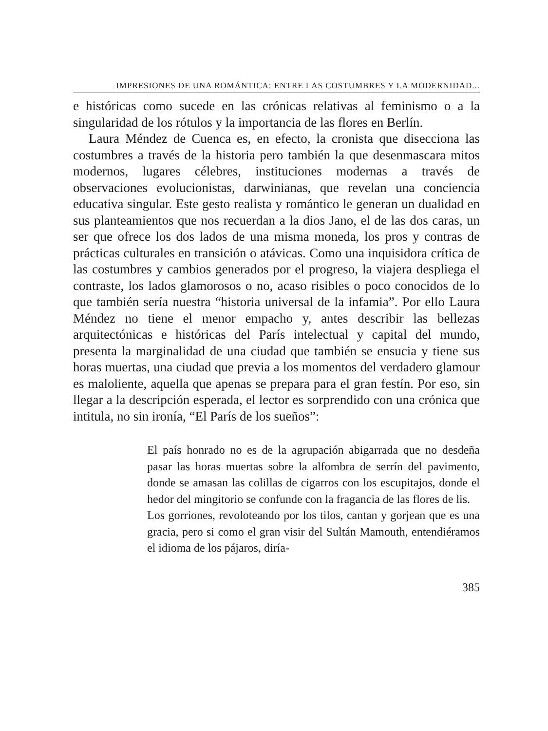IMPRESIONES DE UNA ROMÁNTICA: ENTRE LAS COSTUMBRES Y LA MODERNIDAD...
e históricas como sucede en las crónicas relativas al feminismo o a la singularidad de los rótulos y la importancia de las flores en Berlín.
Laura Méndez de Cuenca es, en efecto, la cronista que disecciona las costumbres a través de la historia pero también la que desenmascara mitos modernos, lugares célebres, instituciones modernas a través de observaciones evolucionistas, darwinianas, que revelan una conciencia educativa singular. Este gesto realista y romántico le generan un dualidad en sus planteamientos que nos recuerdan a la dios Jano, el de las dos caras, un ser que ofrece los dos lados de una misma moneda, los pros y contras de prácticas culturales en transición o atávicas. Como una inquisidora crítica de las costumbres y cambios generados por el progreso, la viajera despliega el contraste, los lados glamorosos o no, acaso risibles o poco conocidos de lo que también sería nuestra “historia universal de la infamia”. Por ello Laura Méndez no tiene el menor empacho y, antes describir las bellezas arquitectónicas e históricas del París intelectual y capital del mundo, presenta la marginalidad de una ciudad que también se ensucia y tiene sus horas muertas, una ciudad que previa a los momentos del verdadero glamour es maloliente, aquella que apenas se prepara para el gran festín. Por eso, sin llegar a la descripción esperada, el lector es sorprendido con una crónica que intitula, no sin ironía, “El París de los sueños”:
El país honrado no es de la agrupación abigarrada que no desdeña pasar las horas muertas sobre la alfombra de serrín del pavimento, donde se amasan las colillas de cigarros con los escupitajos, donde el hedor del mingitorio se confunde con la fragancia de las flores de lis.
Los gorriones, revoloteando por los tilos, cantan y gorjean que es una gracia, pero si como el gran visir del Sultán Mamouth, entendiéramos el idioma de los pájaros, diría-
385